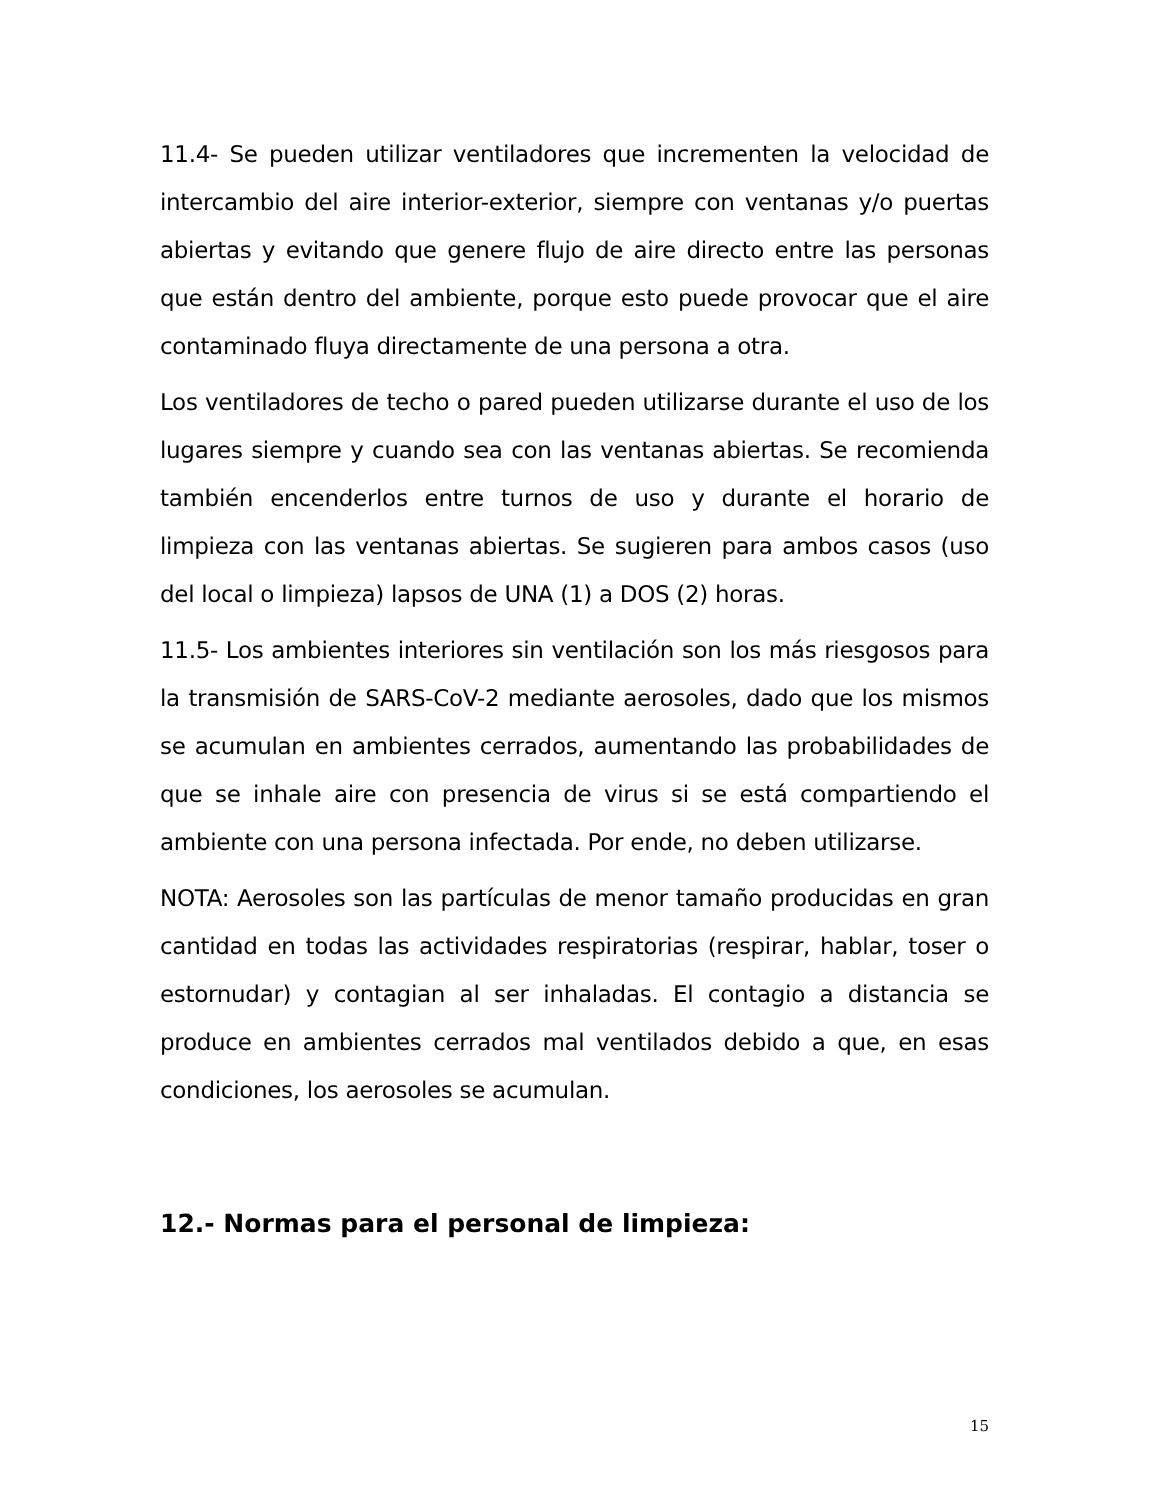11.4- Se pueden utilizar ventiladores que incrementen la velocidad de intercambio del aire interior-exterior, siempre con ventanas y/o puertas abiertas y evitando que genere flujo de aire directo entre las personas que están dentro del ambiente, porque esto puede provocar que el aire contaminado fluya directamente de una persona a otra.
Los ventiladores de techo o pared pueden utilizarse durante el uso de los lugares siempre y cuando sea con las ventanas abiertas. Se recomienda también encenderlos entre turnos de uso y durante el horario de limpieza con las ventanas abiertas. Se sugieren para ambos casos (uso del local o limpieza) lapsos de UNA (1) a DOS (2) horas.
11.5- Los ambientes interiores sin ventilación son los más riesgosos para la transmisión de SARS-CoV-2 mediante aerosoles, dado que los mismos se acumulan en ambientes cerrados, aumentando las probabilidades de que se inhale aire con presencia de virus si se está compartiendo el ambiente con una persona infectada. Por ende, no deben utilizarse.
NOTA: Aerosoles son las partículas de menor tamaño producidas en gran cantidad en todas las actividades respiratorias (respirar, hablar, toser o estornudar) y contagian al ser inhaladas. El contagio a distancia se produce en ambientes cerrados mal ventilados debido a que, en esas condiciones, los aerosoles se acumulan.
12.- Normas para el personal de limpieza:
15